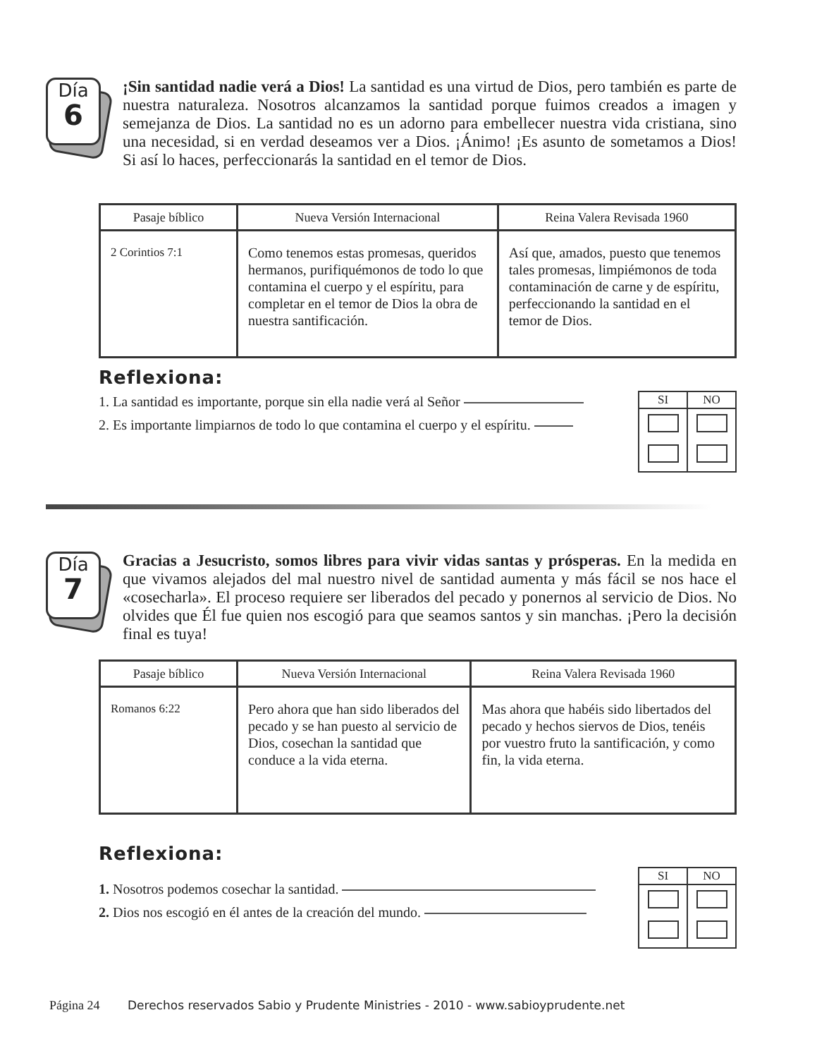Día
6
¡Sin santidad nadie verá a Dios! La santidad es una virtud de Dios, pero también es parte de nuestra naturaleza. Nosotros alcanzamos la santidad porque fuimos creados a imagen y semejanza de Dios. La santidad no es un adorno para embellecer nuestra vida cristiana, sino una necesidad, si en verdad deseamos ver a Dios. ¡Ánimo! ¡Es asunto de sometamos a Dios! Si así lo haces, perfeccionarás la santidad en el temor de Dios.
| Pasaje bíblico | Nueva Versión Internacional | Reina Valera Revisada 1960 |
| --- | --- | --- |
| 2 Corintios 7:1 | Como tenemos estas promesas, queridos hermanos, purifiquémonos de todo lo que contamina el cuerpo y el espíritu, para completar en el temor de Dios la obra de nuestra santificación. | Así que, amados, puesto que tenemos tales promesas, limpiémonos de toda contaminación de carne y de espíritu, perfeccionando la santidad en el temor de Dios. |
Reflexiona:
1. La santidad es importante, porque sin ella nadie verá al Señor
2. Es importante limpiarnos de todo lo que contamina el cuerpo y el espíritu.
| SI | NO |
Día
7
Gracias a Jesucristo, somos libres para vivir vidas santas y prósperas. En la medida en que vivamos alejados del mal nuestro nivel de santidad aumenta y más fácil se nos hace el «cosecharla». El proceso requiere ser liberados del pecado y ponernos al servicio de Dios. No olvides que Él fue quien nos escogió para que seamos santos y sin manchas. ¡Pero la decisión final es tuya!
| Pasaje bíblico | Nueva Versión Internacional | Reina Valera Revisada 1960 |
| --- | --- | --- |
| Romanos 6:22 | Pero ahora que han sido liberados del pecado y se han puesto al servicio de Dios, cosechan la santidad que conduce a la vida eterna. | Mas ahora que habéis sido libertados del pecado y hechos siervos de Dios, tenéis por vuestro fruto la santificación, y como fin, la vida eterna. |
Reflexiona:
1. Nosotros podemos cosechar la santidad.
2. Dios nos escogió en él antes de la creación del mundo.
| SI | NO |
Página 24 Derechos reservados Sabio y Prudente Ministries - 2010 - www.sabioyprudente.net